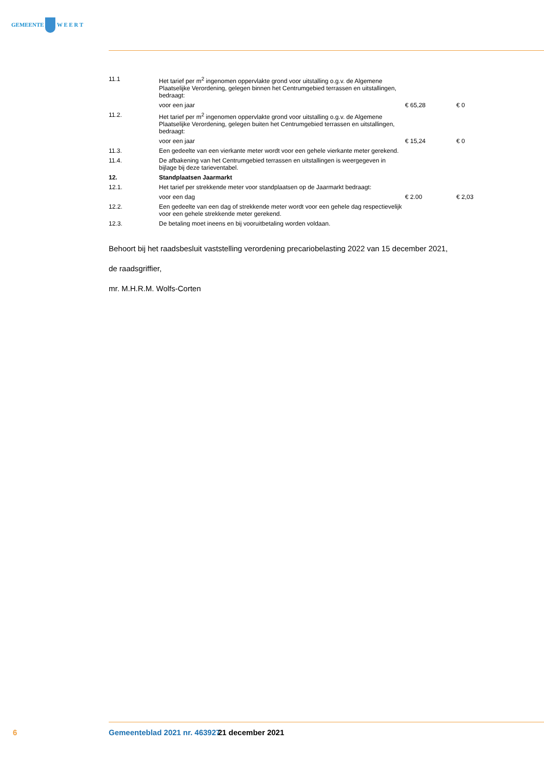GEMEENTE W E E R T
| 11.1 | Het tarief per m<sup>2</sup> ingenomen oppervlakte grond voor uitstalling o.g.v. de Algemene Plaatselijke Verordening, gelegen binnen het Centrumgebied terrassen en uitstallingen, bedraagt: | | |
| | voor een jaar | € 65,28 | € 0 |
| 11.2. | Het tarief per m<sup>2</sup> ingenomen oppervlakte grond voor uitstalling o.g.v. de Algemene Plaatselijke Verordening, gelegen buiten het Centrumgebied terrassen en uitstallingen, bedraagt: | | |
| | voor een jaar | € 15,24 | € 0 |
| 11.3. | Een gedeelte van een vierkante meter wordt voor een gehele vierkante meter gerekend. | | |
| 11.4. | De afbakening van het Centrumgebied terrassen en uitstallingen is weergegeven in bijlage bij deze tarieventabel. | | |
| 12. | Standplaatsen Jaarmarkt | | |
| 12.1. | Het tarief per strekkende meter voor standplaatsen op de Jaarmarkt bedraagt: | | |
| | voor een dag | € 2.00 | € 2,03 |
| 12.2. | Een gedeelte van een dag of strekkende meter wordt voor een gehele dag respectievelijk voor een gehele strekkende meter gerekend. | | |
| 12.3. | De betaling moet ineens en bij vooruitbetaling worden voldaan. | | |
Behoort bij het raadsbesluit vaststelling verordening precariobelasting 2022 van 15 december 2021,
de raadsgriffier,
mr. M.H.R.M. Wolfs-Corten
6 Gemeenteblad 2021 nr. 463927 21 december 2021